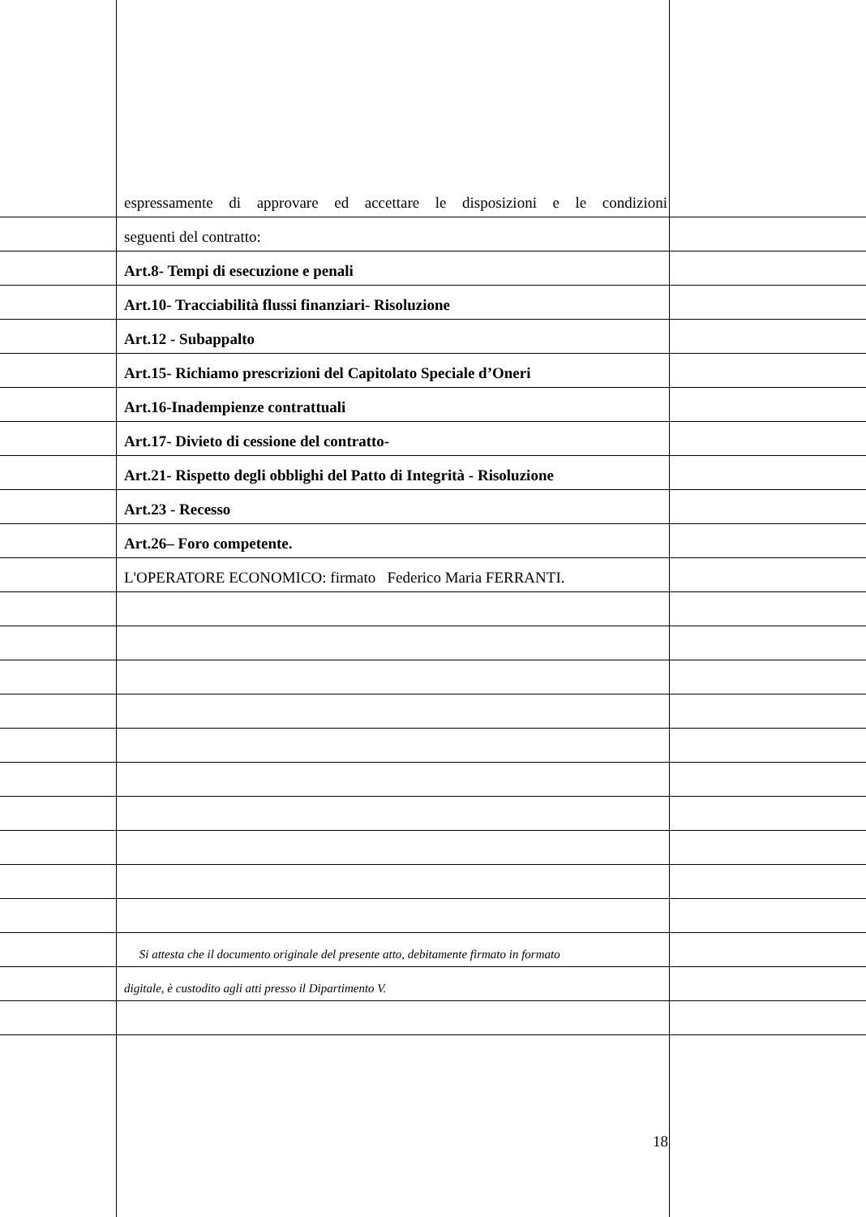espressamente di approvare ed accettare le disposizioni e le condizioni
seguenti del contratto:
Art.8- Tempi di esecuzione e penali
Art.10- Tracciabilità flussi finanziari- Risoluzione
Art.12 - Subappalto
Art.15- Richiamo prescrizioni del Capitolato Speciale d’Oneri
Art.16-Inadempienze contrattuali
Art.17- Divieto di cessione del contratto-
Art.21- Rispetto degli obblighi del Patto di Integrità - Risoluzione
Art.23 - Recesso
Art.26– Foro competente.
L'OPERATORE ECONOMICO: firmato Federico Maria FERRANTI.
Si attesta che il documento originale del presente atto, debitamente firmato in formato
digitale, è custodito agli atti presso il Dipartimento V.
18